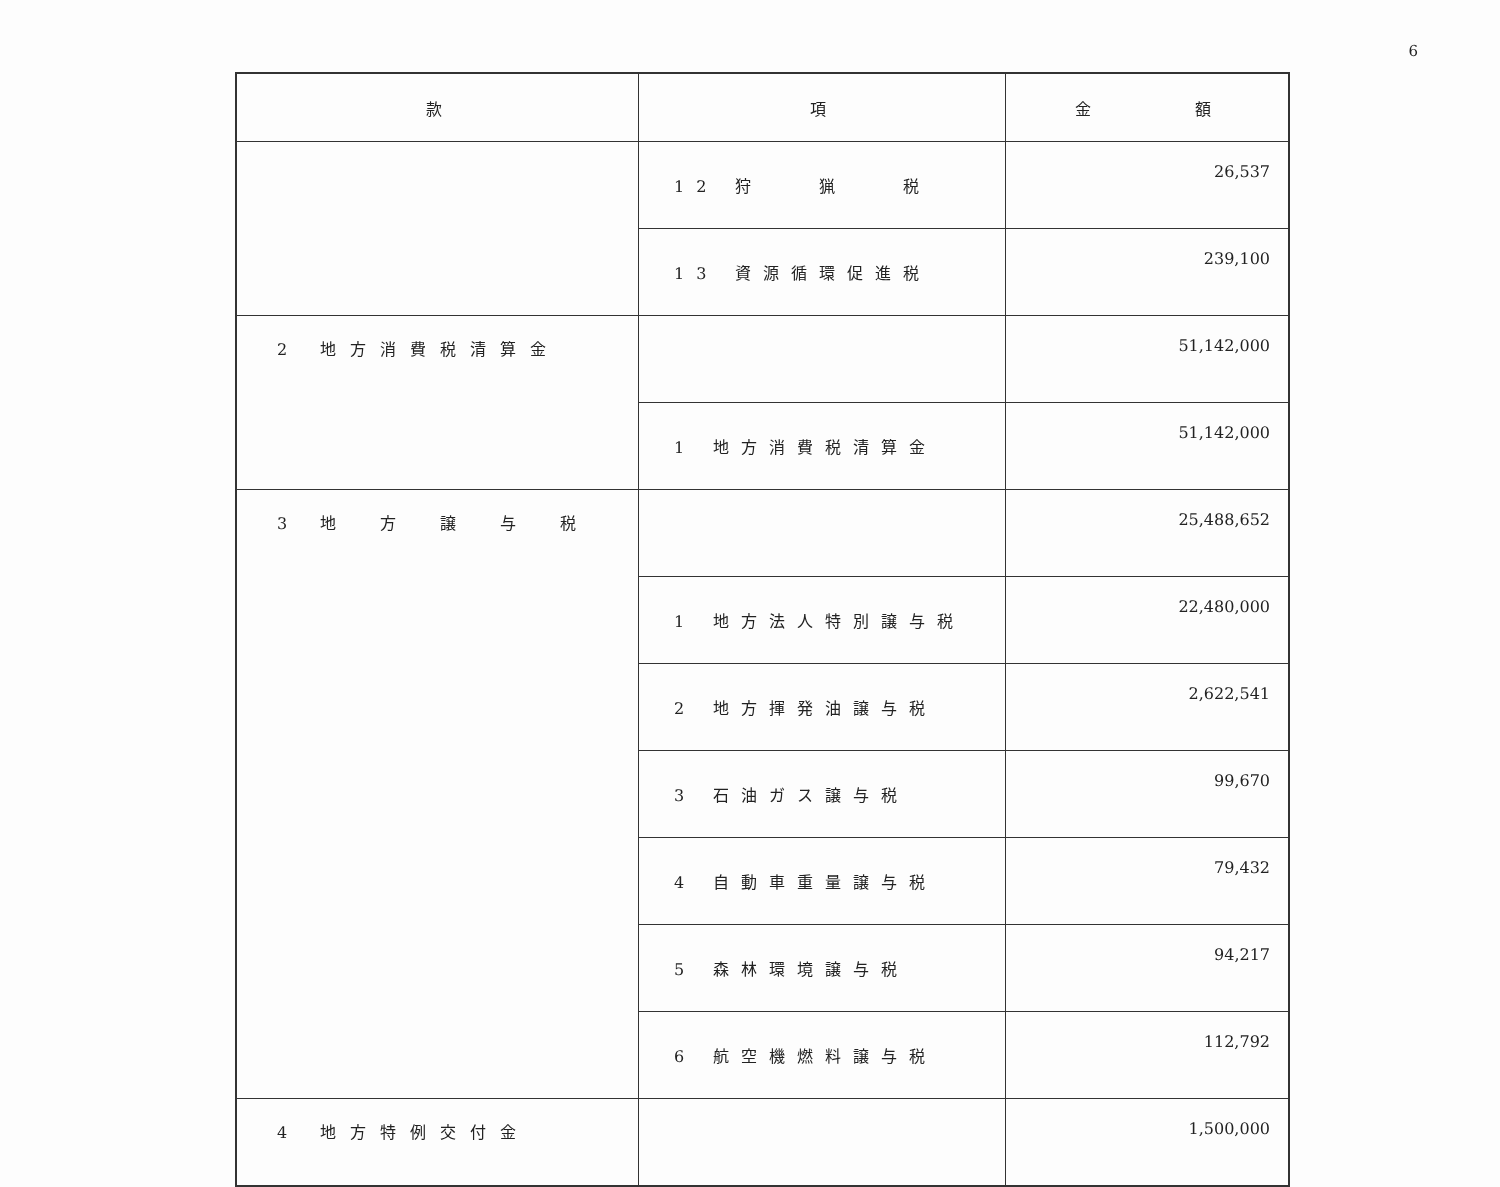6
| 款 | 項 | 金 額 |
| --- | --- | --- |
| | 12 狩 猟 税 | 26,537 |
| | 13 資源循環促進税 | 239,100 |
| 2 地方消費税清算金 | | 51,142,000 |
| | 1 地方消費税清算金 | 51,142,000 |
| 3 地 方 譲 与 税 | | 25,488,652 |
| | 1 地方法人特別譲与税 | 22,480,000 |
| | 2 地方揮発油譲与税 | 2,622,541 |
| | 3 石油ガス譲与税 | 99,670 |
| | 4 自動車重量譲与税 | 79,432 |
| | 5 森林環境譲与税 | 94,217 |
| | 6 航空機燃料譲与税 | 112,792 |
| 4 地方特例交付金 | | 1,500,000 |